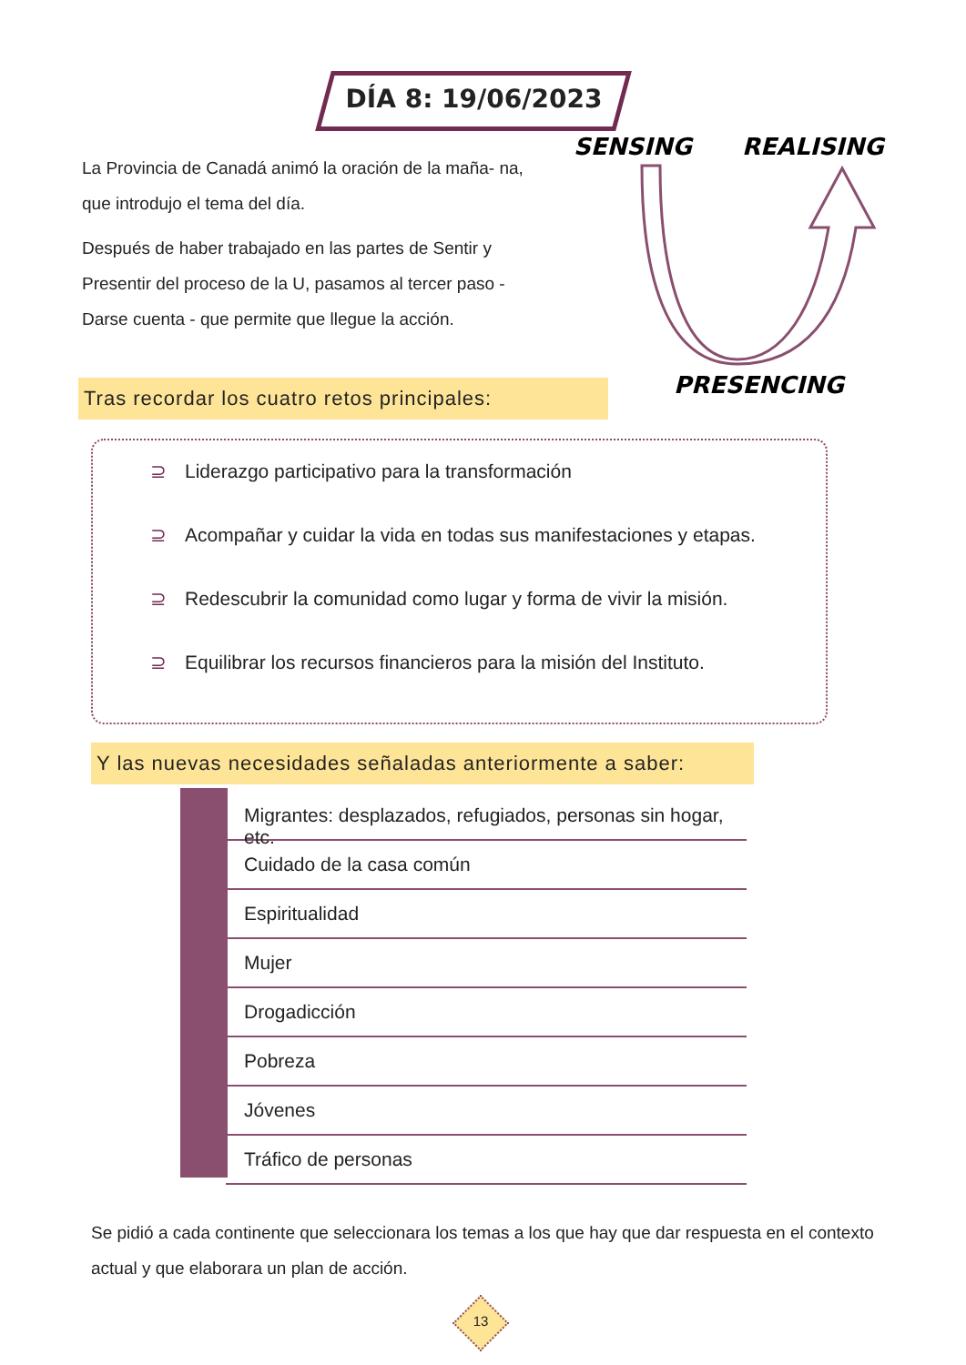DÍA 8: 19/06/2023
La Provincia de Canadá animó la oración de la maña- na, que introdujo el tema del día.
Después de haber trabajado en las partes de Sentir y Presentir del proceso de la U, pasamos al tercer paso - Darse cuenta - que permite que llegue la acción.
SENSING
REALISING
PRESENCING
Tras recordar los cuatro retos principales:
⊇ Liderazgo participativo para la transformación
⊇ Acompañar y cuidar la vida en todas sus manifestaciones y etapas.
⊇ Redescubrir la comunidad como lugar y forma de vivir la misión.
⊇ Equilibrar los recursos financieros para la misión del Instituto.
Y las nuevas necesidades señaladas anteriormente a saber:
Migrantes: desplazados, refugiados, personas sin hogar, etc.
Cuidado de la casa común
Espiritualidad
Mujer
Drogadicción
Pobreza
Jóvenes
Tráfico de personas
Se pidió a cada continente que seleccionara los temas a los que hay que dar respuesta en el contexto actual y que elaborara un plan de acción.
13